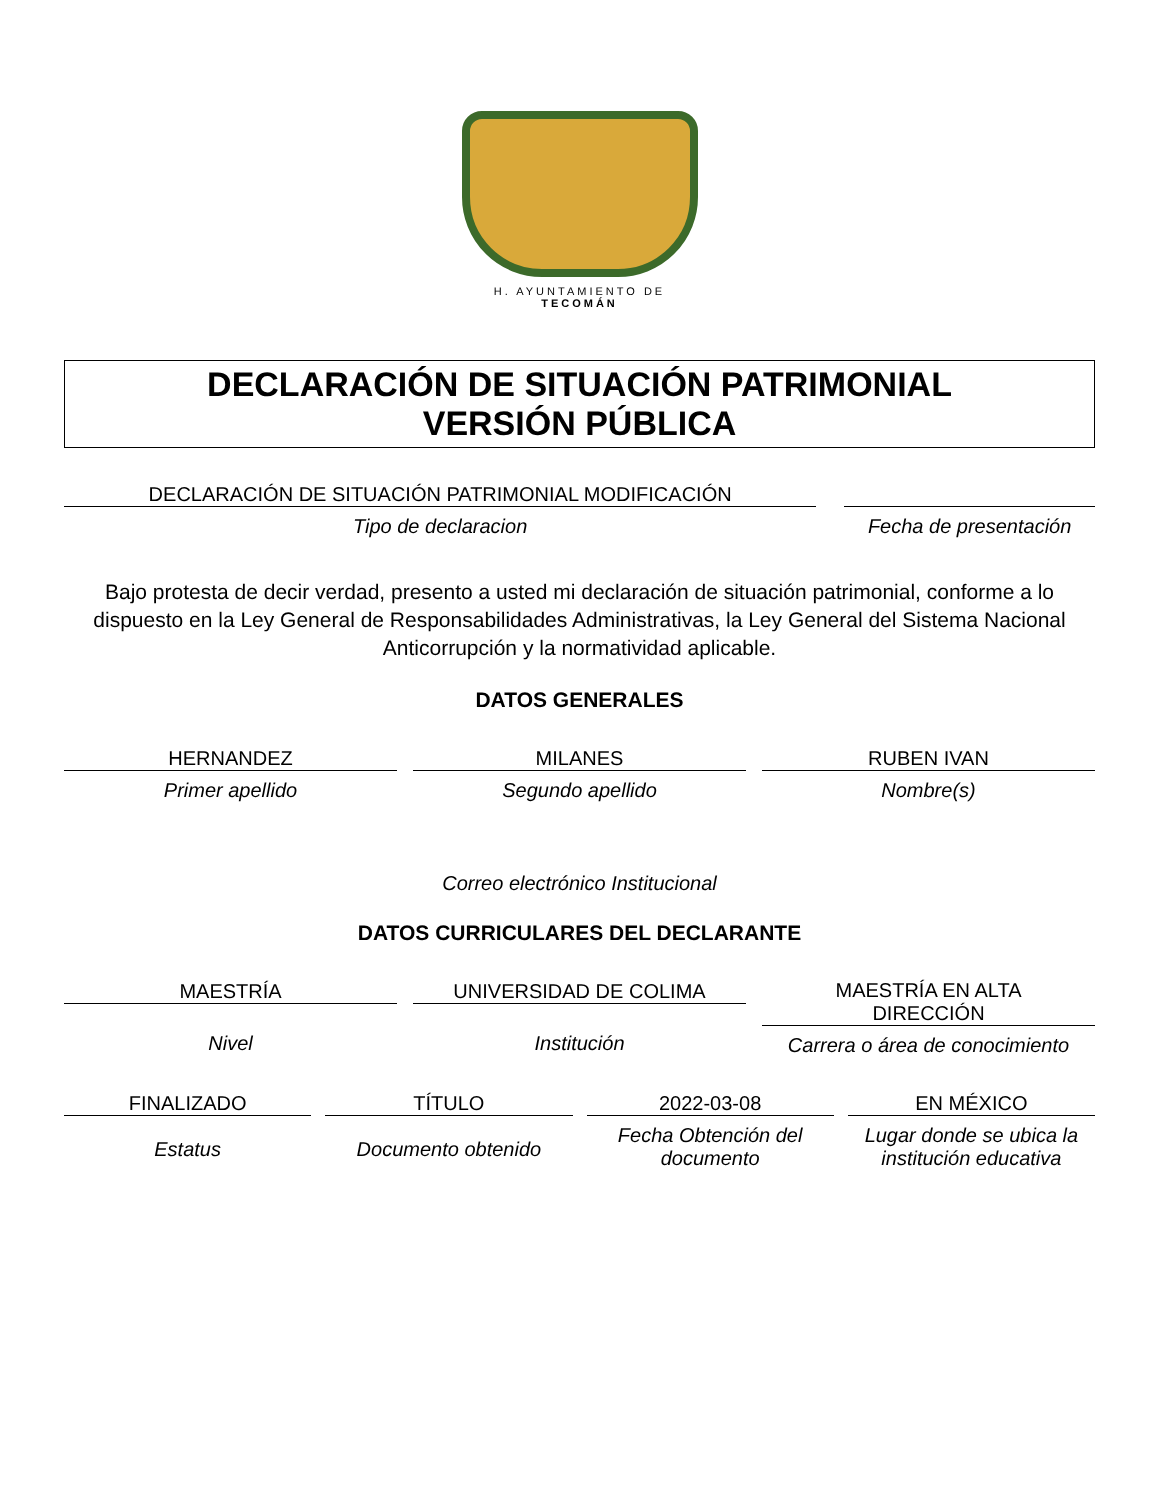H. AYUNTAMIENTO DE
TECOMÁN
DECLARACIÓN DE SITUACIÓN PATRIMONIAL
VERSIÓN PÚBLICA
DECLARACIÓN DE SITUACIÓN PATRIMONIAL MODIFICACIÓN
Tipo de declaracion
Fecha de presentación
Bajo protesta de decir verdad, presento a usted mi declaración de situación patrimonial, conforme a lo dispuesto en la Ley General de Responsabilidades Administrativas, la Ley General del Sistema Nacional Anticorrupción y la normatividad aplicable.
DATOS GENERALES
HERNANDEZ
Primer apellido
MILANES
Segundo apellido
RUBEN IVAN
Nombre(s)
Correo electrónico Institucional
DATOS CURRICULARES DEL DECLARANTE
MAESTRÍA
Nivel
UNIVERSIDAD DE COLIMA
Institución
MAESTRÍA EN ALTA
DIRECCIÓN
Carrera o área de conocimiento
FINALIZADO
Estatus
TÍTULO
Documento obtenido
2022-03-08
Fecha Obtención del documento
EN MÉXICO
Lugar donde se ubica la institución educativa